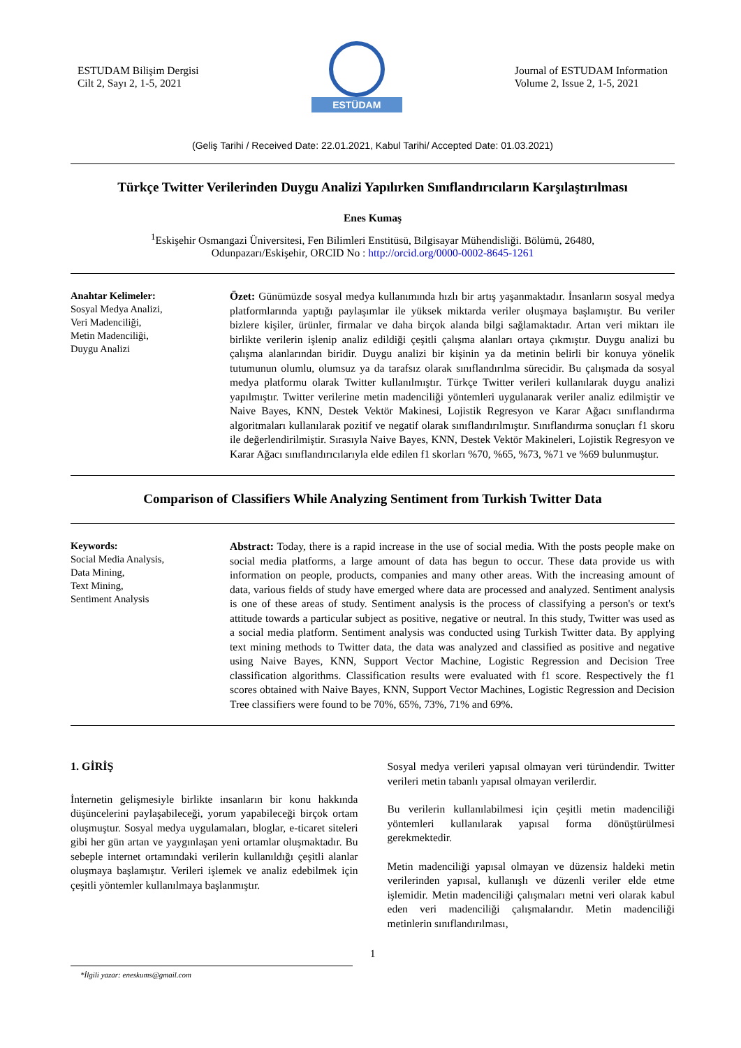ESTUDAM Bilişim Dergisi
Cilt 2, Sayı 2, 1-5, 2021
ESTÜDAM
Journal of ESTUDAM Information
Volume 2, Issue 2, 1-5, 2021
(Geliş Tarihi / Received Date: 22.01.2021, Kabul Tarihi/ Accepted Date: 01.03.2021)
Türkçe Twitter Verilerinden Duygu Analizi Yapılırken Sınıflandırıcıların Karşılaştırılması
Enes Kumaş
<sup>1</sup> Eskişehir Osmangazi Üniversitesi, Fen Bilimleri Enstitüsü, Bilgisayar Mühendisliği. Bölümü, 26480,
Odunpazarı/Eskişehir, ORCID No : http://orcid.org/0000-0002-8645-1261
Anahtar Kelimeler:
Sosyal Medya Analizi,
Veri Madenciliği,
Metin Madenciliği,
Duygu Analizi
Özet: Günümüzde sosyal medya kullanımında hızlı bir artış yaşanmaktadır. İnsanların sosyal medya platformlarında yaptığı paylaşımlar ile yüksek miktarda veriler oluşmaya başlamıştır. Bu veriler bizlere kişiler, ürünler, firmalar ve daha birçok alanda bilgi sağlamaktadır. Artan veri miktarı ile birlikte verilerin işlenip analiz edildiği çeşitli çalışma alanları ortaya çıkmıştır. Duygu analizi bu çalışma alanlarından biridir. Duygu analizi bir kişinin ya da metinin belirli bir konuya yönelik tutumunun olumlu, olumsuz ya da tarafsız olarak sınıflandırılma sürecidir. Bu çalışmada da sosyal medya platformu olarak Twitter kullanılmıştır. Türkçe Twitter verileri kullanılarak duygu analizi yapılmıştır. Twitter verilerine metin madenciliği yöntemleri uygulanarak veriler analiz edilmiştir ve Naive Bayes, KNN, Destek Vektör Makinesi, Lojistik Regresyon ve Karar Ağacı sınıflandırma algoritmaları kullanılarak pozitif ve negatif olarak sınıflandırılmıştır. Sınıflandırma sonuçları f1 skoru ile değerlendirilmiştir. Sırasıyla Naive Bayes, KNN, Destek Vektör Makineleri, Lojistik Regresyon ve Karar Ağacı sınıflandırıcılarıyla elde edilen f1 skorları %70, %65, %73, %71 ve %69 bulunmuştur.
Comparison of Classifiers While Analyzing Sentiment from Turkish Twitter Data
Keywords:
Social Media Analysis,
Data Mining,
Text Mining,
Sentiment Analysis
Abstract: Today, there is a rapid increase in the use of social media. With the posts people make on social media platforms, a large amount of data has begun to occur. These data provide us with information on people, products, companies and many other areas. With the increasing amount of data, various fields of study have emerged where data are processed and analyzed. Sentiment analysis is one of these areas of study. Sentiment analysis is the process of classifying a person's or text's attitude towards a particular subject as positive, negative or neutral. In this study, Twitter was used as a social media platform. Sentiment analysis was conducted using Turkish Twitter data. By applying text mining methods to Twitter data, the data was analyzed and classified as positive and negative using Naive Bayes, KNN, Support Vector Machine, Logistic Regression and Decision Tree classification algorithms. Classification results were evaluated with f1 score. Respectively the f1 scores obtained with Naive Bayes, KNN, Support Vector Machines, Logistic Regression and Decision Tree classifiers were found to be 70%, 65%, 73%, 71% and 69%.
1. GİRİŞ
İnternetin gelişmesiyle birlikte insanların bir konu hakkında düşüncelerini paylaşabileceği, yorum yapabileceği birçok ortam oluşmuştur. Sosyal medya uygulamaları, bloglar, e-ticaret siteleri gibi her gün artan ve yaygınlaşan yeni ortamlar oluşmaktadır. Bu sebeple internet ortamındaki verilerin kullanıldığı çeşitli alanlar oluşmaya başlamıştır. Verileri işlemek ve analiz edebilmek için çeşitli yöntemler kullanılmaya başlanmıştır.
Sosyal medya verileri yapısal olmayan veri türündendir. Twitter verileri metin tabanlı yapısal olmayan verilerdir.
Bu verilerin kullanılabilmesi için çeşitli metin madenciliği yöntemleri kullanılarak yapısal forma dönüştürülmesi gerekmektedir.
Metin madenciliği yapısal olmayan ve düzensiz haldeki metin verilerinden yapısal, kullanışlı ve düzenli veriler elde etme işlemidir. Metin madenciliği çalışmaları metni veri olarak kabul eden veri madenciliği çalışmalarıdır. Metin madenciliği metinlerin sınıflandırılması,
1
*İlgili yazar: eneskums@gmail.com